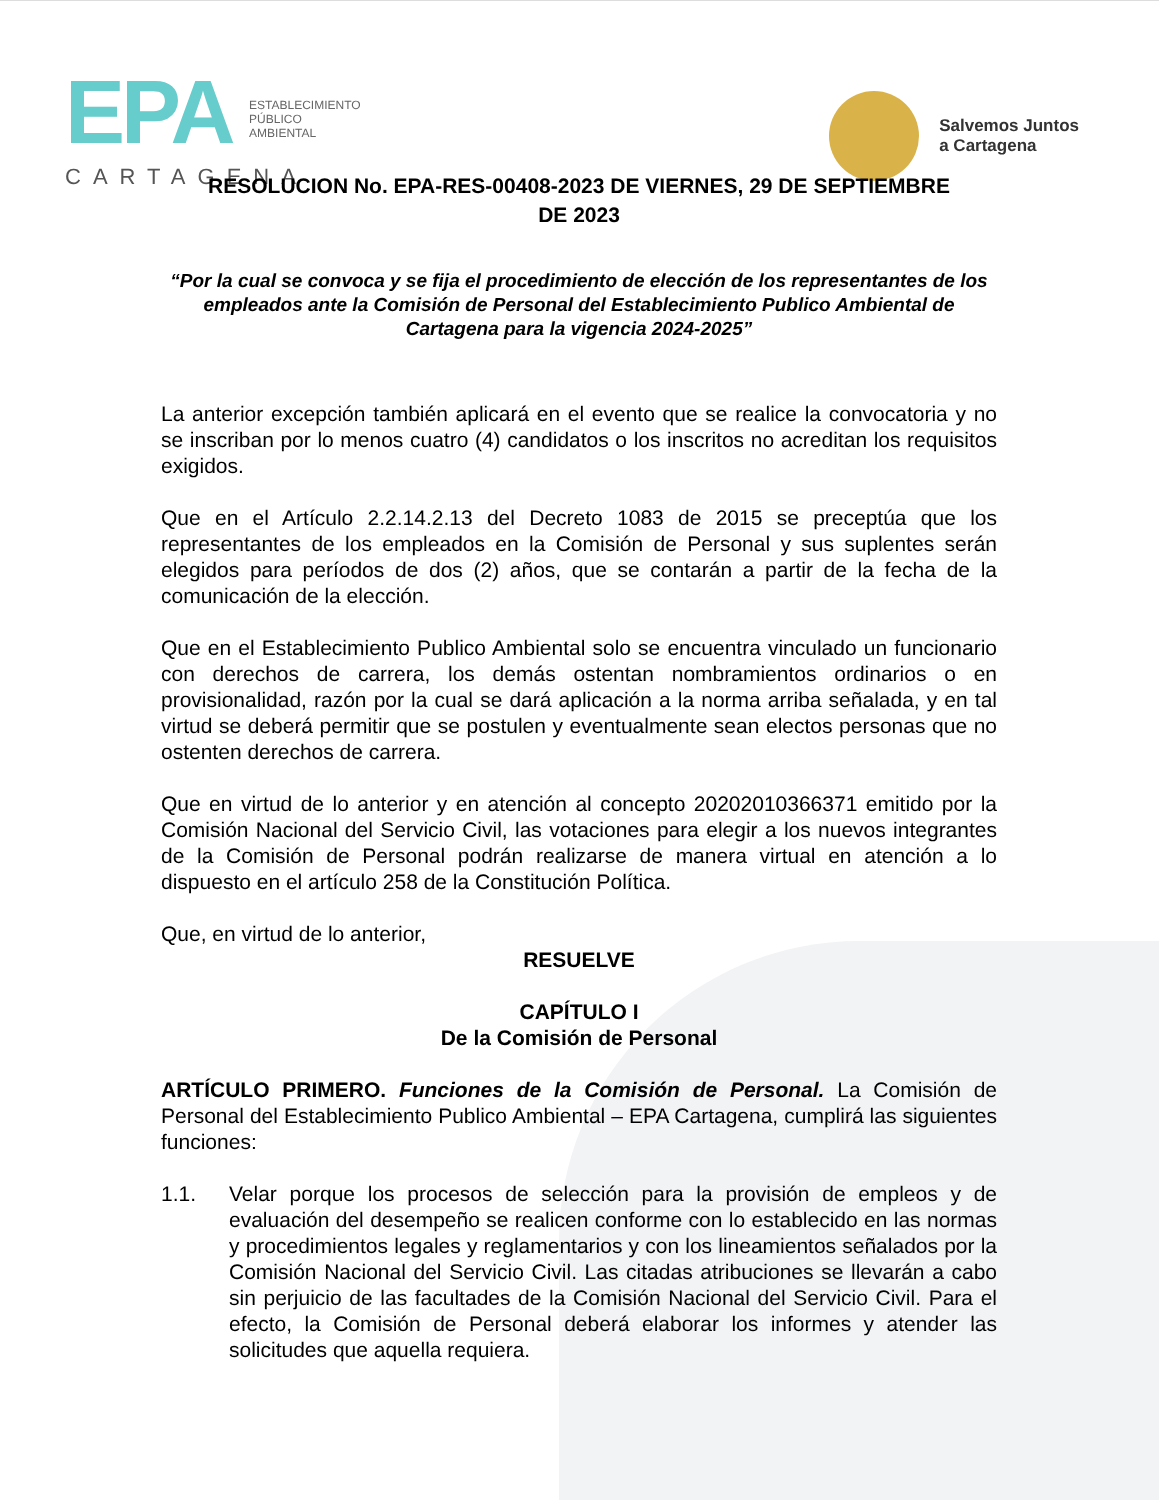EPA ESTABLECIMIENTO
PÚBLICO
AMBIENTAL
CARTAGENA
Salvemos Juntos
a Cartagena
RESOLUCION No. EPA-RES-00408-2023 DE VIERNES, 29 DE SEPTIEMBRE
DE 2023
“Por la cual se convoca y se fija el procedimiento de elección de los representantes de los empleados ante la Comisión de Personal del Establecimiento Publico Ambiental de Cartagena para la vigencia 2024-2025”
La anterior excepción también aplicará en el evento que se realice la convocatoria y no se inscriban por lo menos cuatro (4) candidatos o los inscritos no acreditan los requisitos exigidos.
Que en el Artículo 2.2.14.2.13 del Decreto 1083 de 2015 se preceptúa que los representantes de los empleados en la Comisión de Personal y sus suplentes serán elegidos para períodos de dos (2) años, que se contarán a partir de la fecha de la comunicación de la elección.
Que en el Establecimiento Publico Ambiental solo se encuentra vinculado un funcionario con derechos de carrera, los demás ostentan nombramientos ordinarios o en provisionalidad, razón por la cual se dará aplicación a la norma arriba señalada, y en tal virtud se deberá permitir que se postulen y eventualmente sean electos personas que no ostenten derechos de carrera.
Que en virtud de lo anterior y en atención al concepto 20202010366371 emitido por la Comisión Nacional del Servicio Civil, las votaciones para elegir a los nuevos integrantes de la Comisión de Personal podrán realizarse de manera virtual en atención a lo dispuesto en el artículo 258 de la Constitución Política.
Que, en virtud de lo anterior,
RESUELVE
CAPÍTULO I
De la Comisión de Personal
ARTÍCULO PRIMERO. Funciones de la Comisión de Personal. La Comisión de Personal del Establecimiento Publico Ambiental – EPA Cartagena, cumplirá las siguientes funciones:
1.1. Velar porque los procesos de selección para la provisión de empleos y de evaluación del desempeño se realicen conforme con lo establecido en las normas y procedimientos legales y reglamentarios y con los lineamientos señalados por la Comisión Nacional del Servicio Civil. Las citadas atribuciones se llevarán a cabo sin perjuicio de las facultades de la Comisión Nacional del Servicio Civil. Para el efecto, la Comisión de Personal deberá elaborar los informes y atender las solicitudes que aquella requiera.